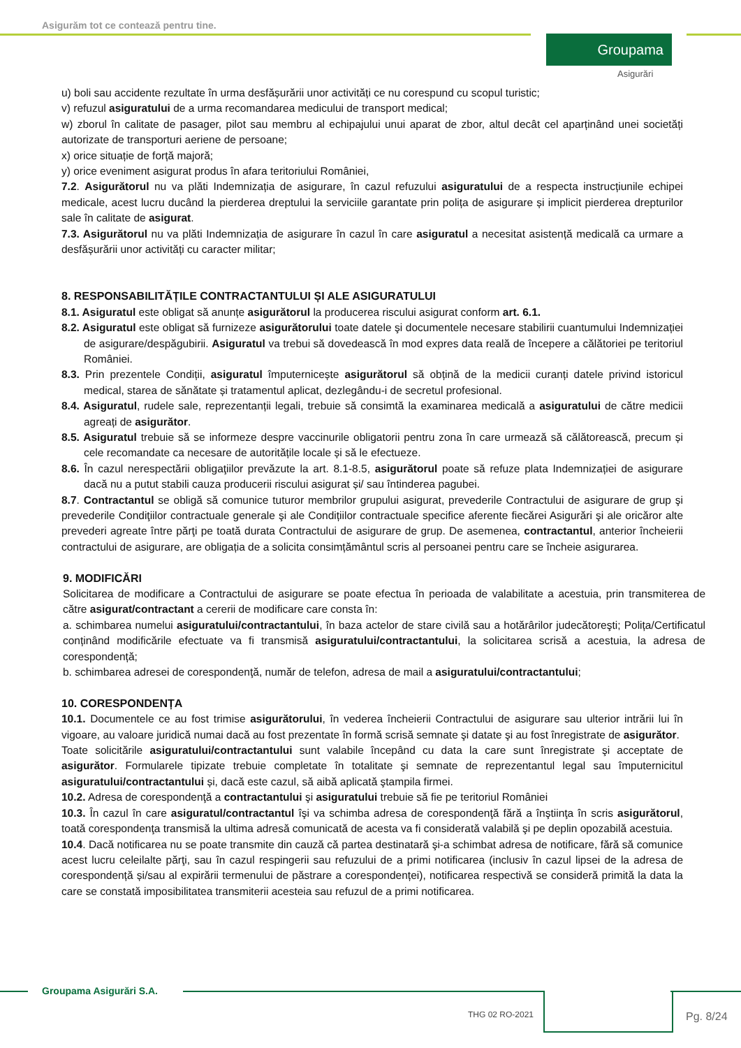Asigurăm tot ce contează pentru tine.
Groupama
Asigurări
u) boli sau accidente rezultate în urma desfășurării unor activități ce nu corespund cu scopul turistic;
v) refuzul asiguratului de a urma recomandarea medicului de transport medical;
w) zborul în calitate de pasager, pilot sau membru al echipajului unui aparat de zbor, altul decât cel aparținând unei societăți autorizate de transporturi aeriene de persoane;
x) orice situație de forță majoră;
y) orice eveniment asigurat produs în afara teritoriului României,
7.2. Asigurătorul nu va plăti Indemnizația de asigurare, în cazul refuzului asiguratului de a respecta instrucțiunile echipei medicale, acest lucru ducând la pierderea dreptului la serviciile garantate prin polița de asigurare și implicit pierderea drepturilor sale în calitate de asigurat.
7.3. Asigurătorul nu va plăti Indemnizația de asigurare în cazul în care asiguratul a necesitat asistență medicală ca urmare a desfășurării unor activități cu caracter militar;
8. RESPONSABILITĂȚILE CONTRACTANTULUI ȘI ALE ASIGURATULUI
8.1. Asiguratul este obligat să anunțe asigurătorul la producerea riscului asigurat conform art. 6.1.
8.2. Asiguratul este obligat să furnizeze asigurătorului toate datele şi documentele necesare stabilirii cuantumului Indemnizației de asigurare/despăgubirii. Asiguratul va trebui să dovedească în mod expres data reală de începere a călătoriei pe teritoriul României.
8.3. Prin prezentele Condiții, asiguratul împuternicește asigurătorul să obțină de la medicii curanți datele privind istoricul medical, starea de sănătate și tratamentul aplicat, dezlegându-i de secretul profesional.
8.4. Asiguratul, rudele sale, reprezentanții legali, trebuie să consimtă la examinarea medicală a asiguratului de către medicii agreați de asigurător.
8.5. Asiguratul trebuie să se informeze despre vaccinurile obligatorii pentru zona în care urmează să călătorească, precum și cele recomandate ca necesare de autoritățile locale și să le efectueze.
8.6. În cazul nerespectării obligaţiilor prevăzute la art. 8.1-8.5, asigurătorul poate să refuze plata Indemnizației de asigurare dacă nu a putut stabili cauza producerii riscului asigurat și/ sau întinderea pagubei.
8.7. Contractantul se obligă să comunice tuturor membrilor grupului asigurat, prevederile Contractului de asigurare de grup şi prevederile Condiţiilor contractuale generale şi ale Condițiilor contractuale specifice aferente fiecărei Asigurări şi ale oricăror alte prevederi agreate între părţi pe toată durata Contractului de asigurare de grup. De asemenea, contractantul, anterior încheierii contractului de asigurare, are obligația de a solicita consimțământul scris al persoanei pentru care se încheie asigurarea.
9. MODIFICĂRI
Solicitarea de modificare a Contractului de asigurare se poate efectua în perioada de valabilitate a acestuia, prin transmiterea de către asigurat/contractant a cererii de modificare care consta în:
a. schimbarea numelui asiguratului/contractantului, în baza actelor de stare civilă sau a hotărârilor judecătoreşti; Polița/Certificatul conținând modificările efectuate va fi transmisă asiguratului/contractantului, la solicitarea scrisă a acestuia, la adresa de corespondență;
b. schimbarea adresei de corespondenţă, număr de telefon, adresa de mail a asiguratului/contractantului;
10. CORESPONDENȚA
10.1. Documentele ce au fost trimise asigurătorului, în vederea încheierii Contractului de asigurare sau ulterior intrării lui în vigoare, au valoare juridică numai dacă au fost prezentate în formă scrisă semnate şi datate şi au fost înregistrate de asigurător.
Toate solicitările asiguratului/contractantului sunt valabile începând cu data la care sunt înregistrate şi acceptate de asigurător. Formularele tipizate trebuie completate în totalitate şi semnate de reprezentantul legal sau împuternicitul asiguratului/contractantului și, dacă este cazul, să aibă aplicată ştampila firmei.
10.2. Adresa de corespondenţă a contractantului şi asiguratului trebuie să fie pe teritoriul României
10.3. În cazul în care asiguratul/contractantul îşi va schimba adresa de corespondenţă fără a înştiinţa în scris asigurătorul, toată corespondenţa transmisă la ultima adresă comunicată de acesta va fi considerată valabilă şi pe deplin opozabilă acestuia.
10.4. Dacă notificarea nu se poate transmite din cauză că partea destinatară şi-a schimbat adresa de notificare, fără să comunice acest lucru celeilalte părţi, sau în cazul respingerii sau refuzului de a primi notificarea (inclusiv în cazul lipsei de la adresa de corespondență și/sau al expirării termenului de păstrare a corespondenței), notificarea respectivă se consideră primită la data la care se constată imposibilitatea transmiterii acesteia sau refuzul de a primi notificarea.
Groupama Asigurări S.A.
THG 02 RO-2021 Pg. 8/24